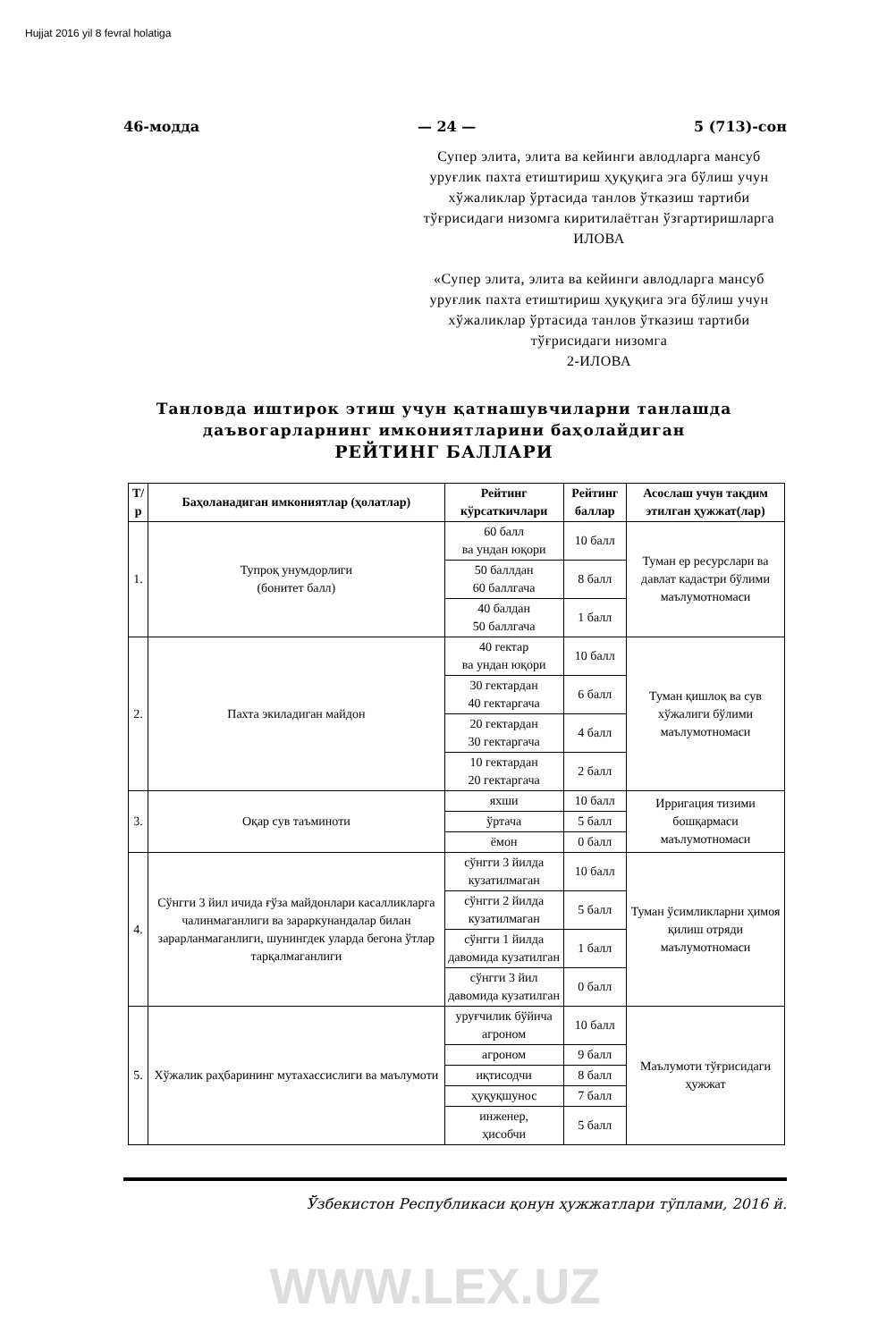Hujjat 2016 yil 8 fevral holatiga
46-модда — 24 — 5 (713)-сон
Супер элита, элита ва кейинги авлодларга мансуб уруғлик пахта етиштириш ҳуқуқига эга бўлиш учун хўжаликлар ўртасида танлов ўтказиш тартиби тўғрисидаги низомга киритилаётган ўзгартиришларга
ИЛОВА
«Супер элита, элита ва кейинги авлодларга мансуб уруғлик пахта етиштириш ҳуқуқига эга бўлиш учун хўжаликлар ўртасида танлов ўтказиш тартиби тўғрисидаги низомга
2-ИЛОВА
Танловда иштирок этиш учун қатнашувчиларни танлашда даъвогарларнинг имкониятларини баҳолайдиган
РЕЙТИНГ БАЛЛАРИ
| Т/р | Баҳоланадиган имкониятлар (ҳолатлар) | Рейтинг кўрсаткичлари | Рейтинг баллар | Асослаш учун тақдим этилган ҳужжат(лар) |
| --- | --- | --- | --- | --- |
| 1. | Тупроқ унумдорлиги (бонитет балл) | 60 балл ва ундан юқори | 10 балл | Туман ер ресурслари ва давлат кадастри бўлими маълумотномаси |
| | | 50 баллдан 60 баллгача | 8 балл | |
| | | 40 балдан 50 баллгача | 1 балл | |
| 2. | Пахта экиладиган майдон | 40 гектар ва ундан юқори | 10 балл | Туман қишлоқ ва сув хўжалиги бўлими маълумотномаси |
| | | 30 гектардан 40 гектаргача | 6 балл | |
| | | 20 гектардан 30 гектаргача | 4 балл | |
| | | 10 гектардан 20 гектаргача | 2 балл | |
| 3. | Оқар сув таъминоти | яхши | 10 балл | Ирригация тизими бошқармаси маълумотномаси |
| | | ўртача | 5 балл | |
| | | ёмон | 0 балл | |
| 4. | Сўнгги 3 йил ичида ғўза майдонлари касалликларга чалинмаганлиги ва зараркунандалар билан зарарланмаганлиги, шунингдек уларда бегона ўтлар тарқалмаганлиги | сўнгги 3 йилда кузатилмаган | 10 балл | Туман ўсимликларни ҳимоя қилиш отряди маълумотномаси |
| | | сўнгги 2 йилда кузатилмаган | 5 балл | |
| | | сўнгги 1 йилда давомида кузатилган | 1 балл | |
| | | сўнгги 3 йил давомида кузатилган | 0 балл | |
| 5. | Хўжалик раҳбарининг мутахассислиги ва маълумоти | уруғчилик бўйича агроном | 10 балл | Маълумоти тўғрисидаги ҳужжат |
| | | агроном | 9 балл | |
| | | иқтисодчи | 8 балл | |
| | | ҳуқуқшунос | 7 балл | |
| | | инженер, ҳисобчи | 5 балл | |
Ўзбекистон Республикаси қонун ҳужжатлари тўплами, 2016 й.
WWW.LEX.UZ